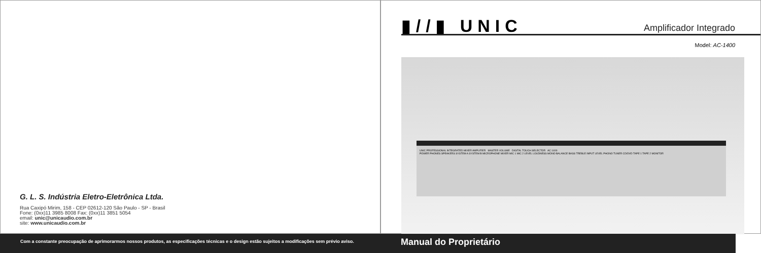G. L. S. Indústria Eletro-Eletrônica Ltda.
Rua Caxipó Mirim, 158 - CEP 02612-120 São Paulo - SP - Brasil
Fone: (0xx)11 3985 8008 Fax: (0xx)11 3851 5054
email: unic@unicaudio.com.br
site: www.unicaudio.com.br
▮//▮ UNIC Amplificador Integrado
Model: AC-1400
UNIC PROFESSIONAL INTEGRATED MIXER AMPLIFIER MASTER VOLUME DIGITAL TOUCH SELECTOR AC 1400
POWER PHONES SPEAKERS SYSTEM A SYSTEM B MICROPHONE MIXER MIC 1 MIC 2 LEVEL LOUDNESS MONO BALANCE BASS TREBLE INPUT LEVEL PHONO TUNER CD/DVD TAPE 1 TAPE 2 MONITOR
Com a constante preocupação de aprimorarmos nossos produtos, as especificações técnicas e o design estão sujeitos a modificações sem prévio aviso.
Manual do Proprietário